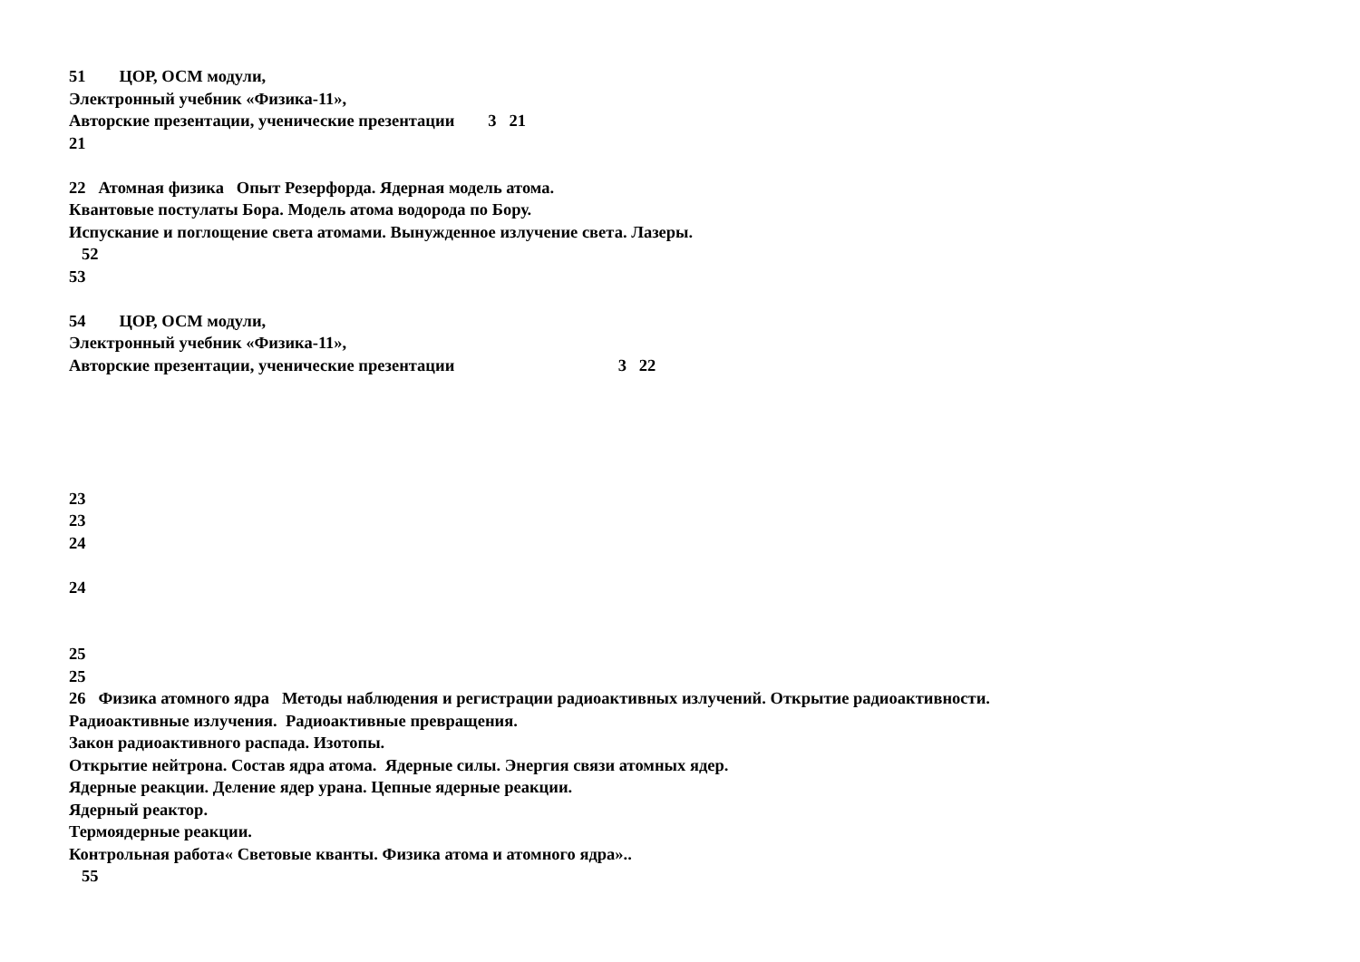51 ЦОР, ОСМ модули, Электронный учебник «Физика-11», Авторские презентации, ученические презентации 3 21 21 22 Атомная физика Опыт Резерфорда. Ядерная модель атома. Квантовые постулаты Бора. Модель атома водорода по Бору. Испускание и поглощение света атомами. Вынужденное излучение света. Лазеры. 52 53 54 ЦОР, ОСМ модули, Электронный учебник «Физика-11», Авторские презентации, ученические презентации 3 22 23 23 24 24 25 25 26 Физика атомного ядра Методы наблюдения и регистрации радиоактивных излучений. Открытие радиоактивности. Радиоактивные излучения. Радиоактивные превращения. Закон радиоактивного распада. Изотопы. Открытие нейтрона. Состав ядра атома. Ядерные силы. Энергия связи атомных ядер. Ядерные реакции. Деление ядер урана. Цепные ядерные реакции. Ядерный реактор. Термоядерные реакции. Контрольная работа« Световые кванты. Физика атома и атомного ядра».. 55